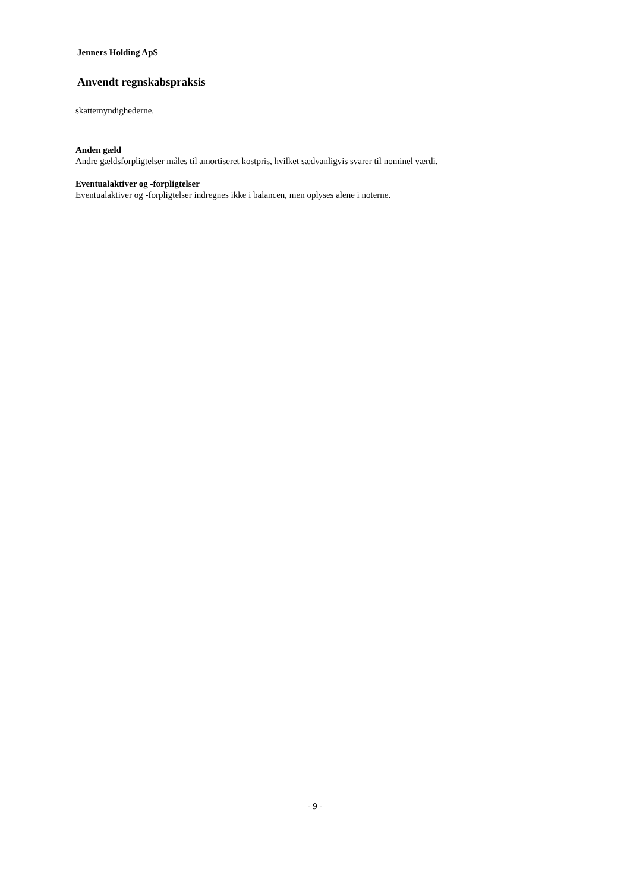Jenners Holding ApS
Anvendt regnskabspraksis
skattemyndighederne.
Anden gæld
Andre gældsforpligtelser måles til amortiseret kostpris, hvilket sædvanligvis svarer til nominel værdi.
Eventualaktiver og -forpligtelser
Eventualaktiver og -forpligtelser indregnes ikke i balancen, men oplyses alene i noterne.
- 9 -